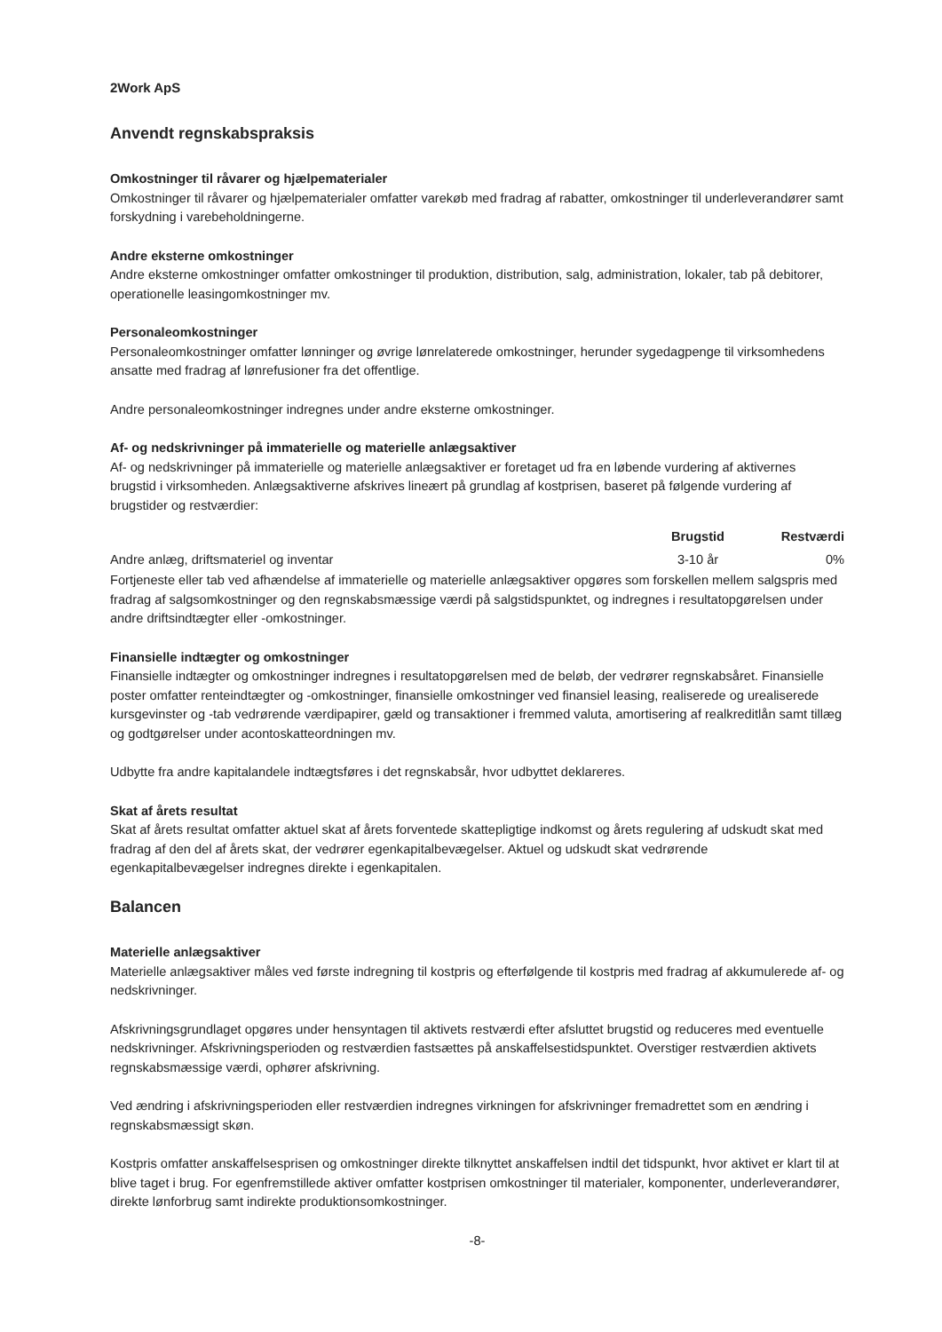2Work ApS
Anvendt regnskabspraksis
Omkostninger til råvarer og hjælpematerialer
Omkostninger til råvarer og hjælpematerialer omfatter varekøb med fradrag af rabatter, omkostninger til underleverandører samt forskydning i varebeholdningerne.
Andre eksterne omkostninger
Andre eksterne omkostninger omfatter omkostninger til produktion, distribution, salg, administration, lokaler, tab på debitorer, operationelle leasingomkostninger mv.
Personaleomkostninger
Personaleomkostninger omfatter lønninger og øvrige lønrelaterede omkostninger, herunder sygedagpenge til virksomhedens ansatte med fradrag af lønrefusioner fra det offentlige.
Andre personaleomkostninger indregnes under andre eksterne omkostninger.
Af- og nedskrivninger på immaterielle og materielle anlægsaktiver
Af- og nedskrivninger på immaterielle og materielle anlægsaktiver er foretaget ud fra en løbende vurdering af aktivernes brugstid i virksomheden. Anlægsaktiverne afskrives lineært på grundlag af kostprisen, baseret på følgende vurdering af brugstider og restværdier:
| | Brugstid | Restværdi |
| --- | --- | --- |
| Andre anlæg, driftsmateriel og inventar | 3-10 år | 0% |
Fortjeneste eller tab ved afhændelse af immaterielle og materielle anlægsaktiver opgøres som forskellen mellem salgspris med fradrag af salgsomkostninger og den regnskabsmæssige værdi på salgstidspunktet, og indregnes i resultatopgørelsen under andre driftsindtægter eller -omkostninger.
Finansielle indtægter og omkostninger
Finansielle indtægter og omkostninger indregnes i resultatopgørelsen med de beløb, der vedrører regnskabsåret. Finansielle poster omfatter renteindtægter og -omkostninger, finansielle omkostninger ved finansiel leasing, realiserede og urealiserede kursgevinster og -tab vedrørende værdipapirer, gæld og transaktioner i fremmed valuta, amortisering af realkreditlån samt tillæg og godtgørelser under acontoskatteordningen mv.
Udbytte fra andre kapitalandele indtægtsføres i det regnskabsår, hvor udbyttet deklareres.
Skat af årets resultat
Skat af årets resultat omfatter aktuel skat af årets forventede skattepligtige indkomst og årets regulering af udskudt skat med fradrag af den del af årets skat, der vedrører egenkapitalbevægelser. Aktuel og udskudt skat vedrørende egenkapitalbevægelser indregnes direkte i egenkapitalen.
Balancen
Materielle anlægsaktiver
Materielle anlægsaktiver måles ved første indregning til kostpris og efterfølgende til kostpris med fradrag af akkumulerede af- og nedskrivninger.
Afskrivningsgrundlaget opgøres under hensyntagen til aktivets restværdi efter afsluttet brugstid og reduceres med eventuelle nedskrivninger. Afskrivningsperioden og restværdien fastsættes på anskaffelsestidspunktet. Overstiger restværdien aktivets regnskabsmæssige værdi, ophører afskrivning.
Ved ændring i afskrivningsperioden eller restværdien indregnes virkningen for afskrivninger fremadrettet som en ændring i regnskabsmæssigt skøn.
Kostpris omfatter anskaffelsesprisen og omkostninger direkte tilknyttet anskaffelsen indtil det tidspunkt, hvor aktivet er klart til at blive taget i brug. For egenfremstillede aktiver omfatter kostprisen omkostninger til materialer, komponenter, underleverandører, direkte lønforbrug samt indirekte produktionsomkostninger.
-8-